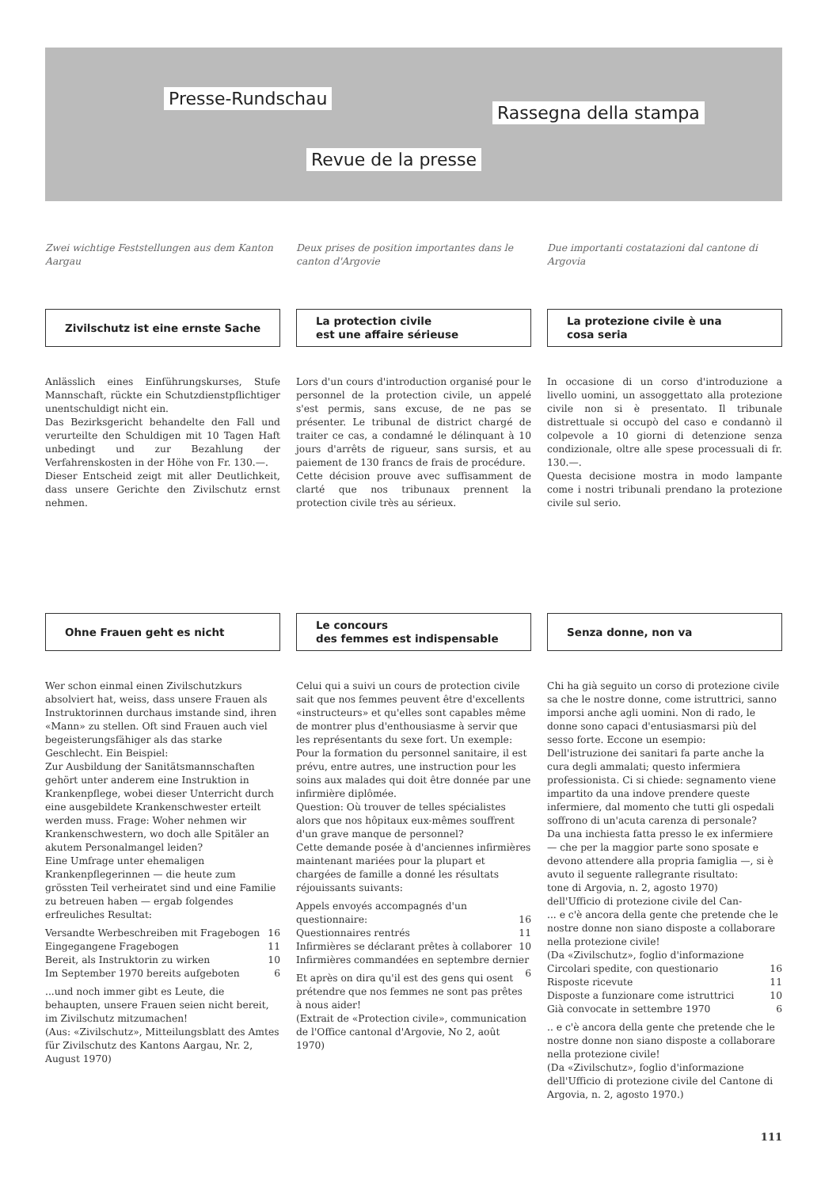Presse-Rundschau
Rassegna della stampa
Revue de la presse
Zwei wichtige Feststellungen aus dem Kanton Aargau
Zivilschutz ist eine ernste Sache
Anlässlich eines Einführungskurses, Stufe Mannschaft, rückte ein Schutzdienstpflichtiger unentschuldigt nicht ein.
Das Bezirksgericht behandelte den Fall und verurteilte den Schuldigen mit 10 Tagen Haft unbedingt und zur Bezahlung der Verfahrenskosten in der Höhe von Fr. 130.—.
Dieser Entscheid zeigt mit aller Deutlichkeit, dass unsere Gerichte den Zivilschutz ernst nehmen.
Ohne Frauen geht es nicht
Wer schon einmal einen Zivilschutzkurs absolviert hat, weiss, dass unsere Frauen als Instruktorinnen durchaus imstande sind, ihren «Mann» zu stellen. Oft sind Frauen auch viel begeisterungsfähiger als das starke Geschlecht. Ein Beispiel:
Zur Ausbildung der Sanitätsmannschaften gehört unter anderem eine Instruktion in Krankenpflege, wobei dieser Unterricht durch eine ausgebildete Krankenschwester erteilt werden muss. Frage: Woher nehmen wir Krankenschwestern, wo doch alle Spitäler an akutem Personalmangel leiden?
Eine Umfrage unter ehemaligen Krankenpflegerinnen — die heute zum grössten Teil verheiratet sind und eine Familie zu betreuen haben — ergab folgendes erfreuliches Resultat:
Versandte Werbeschreiben mit Fragebogen 16
Eingegangene Fragebogen 11
Bereit, als Instruktorin zu wirken 10
Im September 1970 bereits aufgeboten 6
...und noch immer gibt es Leute, die behaupten, unsere Frauen seien nicht bereit, im Zivilschutz mitzumachen!
(Aus: «Zivilschutz», Mitteilungsblatt des Amtes für Zivilschutz des Kantons Aargau, Nr. 2, August 1970)
Deux prises de position importantes dans le canton d'Argovie
La protection civile
est une affaire sérieuse
Lors d'un cours d'introduction organisé pour le personnel de la protection civile, un appelé s'est permis, sans excuse, de ne pas se présenter. Le tribunal de district chargé de traiter ce cas, a condamné le délinquant à 10 jours d'arrêts de rigueur, sans sursis, et au paiement de 130 francs de frais de procédure.
Cette décision prouve avec suffisamment de clarté que nos tribunaux prennent la protection civile très au sérieux.
Le concours
des femmes est indispensable
Celui qui a suivi un cours de protection civile sait que nos femmes peuvent être d'excellents «instructeurs» et qu'elles sont capables même de montrer plus d'enthousiasme à servir que les représentants du sexe fort. Un exemple:
Pour la formation du personnel sanitaire, il est prévu, entre autres, une instruction pour les soins aux malades qui doit être donnée par une infirmière diplômée.
Question: Où trouver de telles spécialistes alors que nos hôpitaux eux-mêmes souffrent d'un grave manque de personnel?
Cette demande posée à d'anciennes infirmières maintenant mariées pour la plupart et chargées de famille a donné les résultats réjouissants suivants:
Appels envoyés accompagnés d'un questionnaire: 16
Questionnaires rentrés 11
Infirmières se déclarant prêtes à collaborer 10
Infirmières commandées en septembre dernier 6
Et après on dira qu'il est des gens qui osent prétendre que nos femmes ne sont pas prêtes à nous aider!
(Extrait de «Protection civile», communication de l'Office cantonal d'Argovie, No 2, août 1970)
Due importanti costatazioni dal cantone di Argovia
La protezione civile è una
cosa seria
In occasione di un corso d'introduzione a livello uomini, un assoggettato alla protezione civile non si è presentato. Il tribunale distrettuale si occupò del caso e condannò il colpevole a 10 giorni di detenzione senza condizionale, oltre alle spese processuali di fr. 130.—.
Questa decisione mostra in modo lampante come i nostri tribunali prendano la protezione civile sul serio.
Senza donne, non va
Chi ha già seguito un corso di protezione civile sa che le nostre donne, come istruttrici, sanno imporsi anche agli uomini. Non di rado, le donne sono capaci d'entusiasmarsi più del sesso forte. Eccone un esempio:
Dell'istruzione dei sanitari fa parte anche la cura degli ammalati; questo infermiera professionista. Ci si chiede: segnamento viene impartito da una indove prendere queste infermiere, dal momento che tutti gli ospedali soffrono di un'acuta carenza di personale?
Da una inchiesta fatta presso le ex infermiere — che per la maggior parte sono sposate e devono attendere alla propria famiglia —, si è avuto il seguente rallegrante risultato:
tone di Argovia, n. 2, agosto 1970)
dell'Ufficio di protezione civile del Can-
... e c'è ancora della gente che pretende che le nostre donne non siano disposte a collaborare nella protezione civile!
(Da «Zivilschutz», foglio d'informazione
Circolari spedite, con questionario 16
Risposte ricevute 11
Disposte a funzionare come istruttrici 10
Già convocate in settembre 1970 6
.. e c'è ancora della gente che pretende che le nostre donne non siano disposte a collaborare nella protezione civile!
(Da «Zivilschutz», foglio d'informazione dell'Ufficio di protezione civile del Cantone di Argovia, n. 2, agosto 1970.)
111